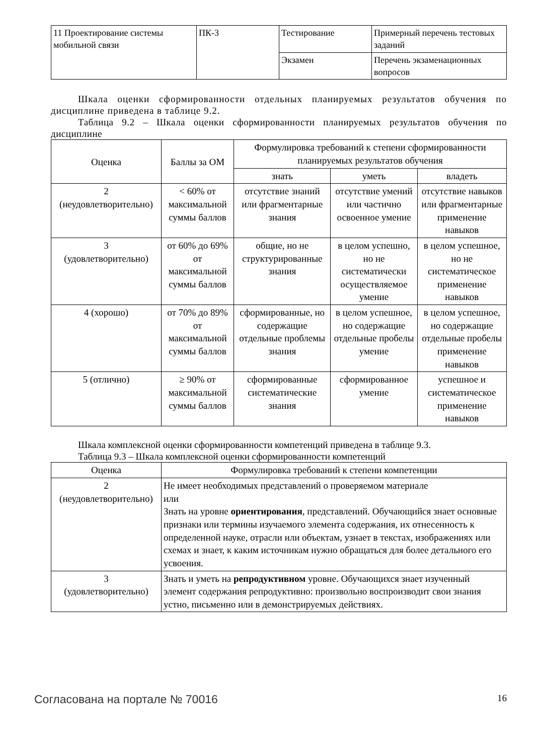| 11 Проектирование системы мобильной связи | ПК-3 | Тестирование | Примерный перечень тестовых заданий |
| | | Экзамен | Перечень экзаменационных вопросов |
Шкала оценки сформированности отдельных планируемых результатов обучения по дисциплине приведена в таблице 9.2.
Таблица 9.2 – Шкала оценки сформированности планируемых результатов обучения по дисциплине
| Оценка | Баллы за ОМ | Формулировка требований к степени сформированности планируемых результатов обучения | | |
| --- | --- | --- | --- | --- |
| | | знать | уметь | владеть |
| 2 (неудовлетворительно) | < 60% от максимальной суммы баллов | отсутствие знаний или фрагментарные знания | отсутствие умений или частично освоенное умение | отсутствие навыков или фрагментарные применение навыков |
| 3 (удовлетворительно) | от 60% до 69% от максимальной суммы баллов | общие, но не структурированные знания | в целом успешно, но не систематически осуществляемое умение | в целом успешное, но не систематическое применение навыков |
| 4 (хорошо) | от 70% до 89% от максимальной суммы баллов | сформированные, но содержащие отдельные проблемы знания | в целом успешное, но содержащие отдельные пробелы умение | в целом успешное, но содержащие отдельные пробелы применение навыков |
| 5 (отлично) | ≥ 90% от максимальной суммы баллов | сформированные систематические знания | сформированное умение | успешное и систематическое применение навыков |
Шкала комплексной оценки сформированности компетенций приведена в таблице 9.3.
Таблица 9.3 – Шкала комплексной оценки сформированности компетенций
| Оценка | Формулировка требований к степени компетенции |
| --- | --- |
| 2 (неудовлетворительно) | Не имеет необходимых представлений о проверяемом материале или Знать на уровне ориентирования , представлений. Обучающийся знает основные признаки или термины изучаемого элемента содержания, их отнесенность к определенной науке, отрасли или объектам, узнает в текстах, изображениях или схемах и знает, к каким источникам нужно обращаться для более детального его усвоения. |
| 3 (удовлетворительно) | Знать и уметь на репродуктивном уровне. Обучающихся знает изученный элемент содержания репродуктивно: произвольно воспроизводит свои знания устно, письменно или в демонстрируемых действиях. |
Согласована на портале № 70016 16